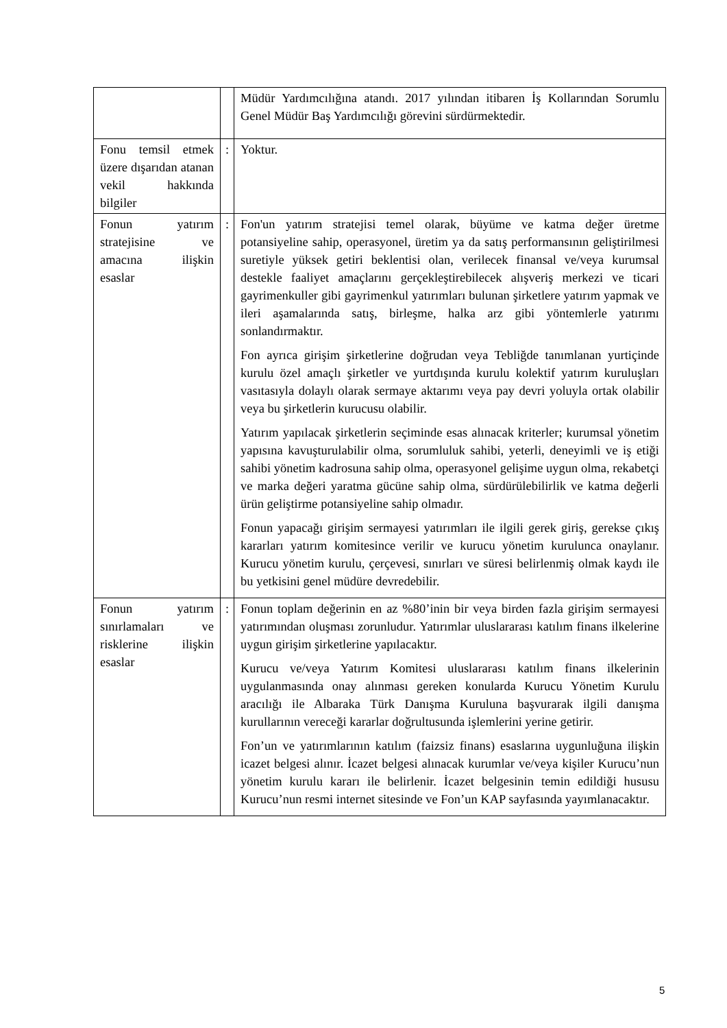| | | Müdür Yardımcılığına atandı. 2017 yılından itibaren İş Kollarından Sorumlu Genel Müdür Baş Yardımcılığı görevini sürdürmektedir. |
| Fonu temsil etmek üzere dışarıdan atanan vekil hakkında bilgiler | : | Yoktur. |
| Fonun yatırım stratejisine ve amacına ilişkin esaslar | : | Fon'un yatırım stratejisi temel olarak, büyüme ve katma değer üretme potansiyeline sahip, operasyonel, üretim ya da satış performansının geliştirilmesi suretiyle yüksek getiri beklentisi olan, verilecek finansal ve/veya kurumsal destekle faaliyet amaçlarını gerçekleştirebilecek alışveriş merkezi ve ticari gayrimenkuller gibi gayrimenkul yatırımları bulunan şirketlere yatırım yapmak ve ileri aşamalarında satış, birleşme, halka arz gibi yöntemlerle yatırımı sonlandırmaktır. Fon ayrıca girişim şirketlerine doğrudan veya Tebliğde tanımlanan yurtiçinde kurulu özel amaçlı şirketler ve yurtdışında kurulu kolektif yatırım kuruluşları vasıtasıyla dolaylı olarak sermaye aktarımı veya pay devri yoluyla ortak olabilir veya bu şirketlerin kurucusu olabilir. Yatırım yapılacak şirketlerin seçiminde esas alınacak kriterler; kurumsal yönetim yapısına kavuşturulabilir olma, sorumluluk sahibi, yeterli, deneyimli ve iş etiği sahibi yönetim kadrosuna sahip olma, operasyonel gelişime uygun olma, rekabetçi ve marka değeri yaratma gücüne sahip olma, sürdürülebilirlik ve katma değerli ürün geliştirme potansiyeline sahip olmadır. Fonun yapacağı girişim sermayesi yatırımları ile ilgili gerek giriş, gerekse çıkış kararları yatırım komitesince verilir ve kurucu yönetim kurulunca onaylanır. Kurucu yönetim kurulu, çerçevesi, sınırları ve süresi belirlenmiş olmak kaydı ile bu yetkisini genel müdüre devredebilir. |
| Fonun yatırım sınırlamaları ve risklerine ilişkin esaslar | : | Fonun toplam değerinin en az %80’inin bir veya birden fazla girişim sermayesi yatırımından oluşması zorunludur. Yatırımlar uluslararası katılım finans ilkelerine uygun girişim şirketlerine yapılacaktır. Kurucu ve/veya Yatırım Komitesi uluslararası katılım finans ilkelerinin uygulanmasında onay alınması gereken konularda Kurucu Yönetim Kurulu aracılığı ile Albaraka Türk Danışma Kuruluna başvurarak ilgili danışma kurullarının vereceği kararlar doğrultusunda işlemlerini yerine getirir. Fon’un ve yatırımlarının katılım (faizsiz finans) esaslarına uygunluğuna ilişkin icazet belgesi alınır. İcazet belgesi alınacak kurumlar ve/veya kişiler Kurucu’nun yönetim kurulu kararı ile belirlenir. İcazet belgesinin temin edildiği hususu Kurucu’nun resmi internet sitesinde ve Fon’un KAP sayfasında yayımlanacaktır. |
5